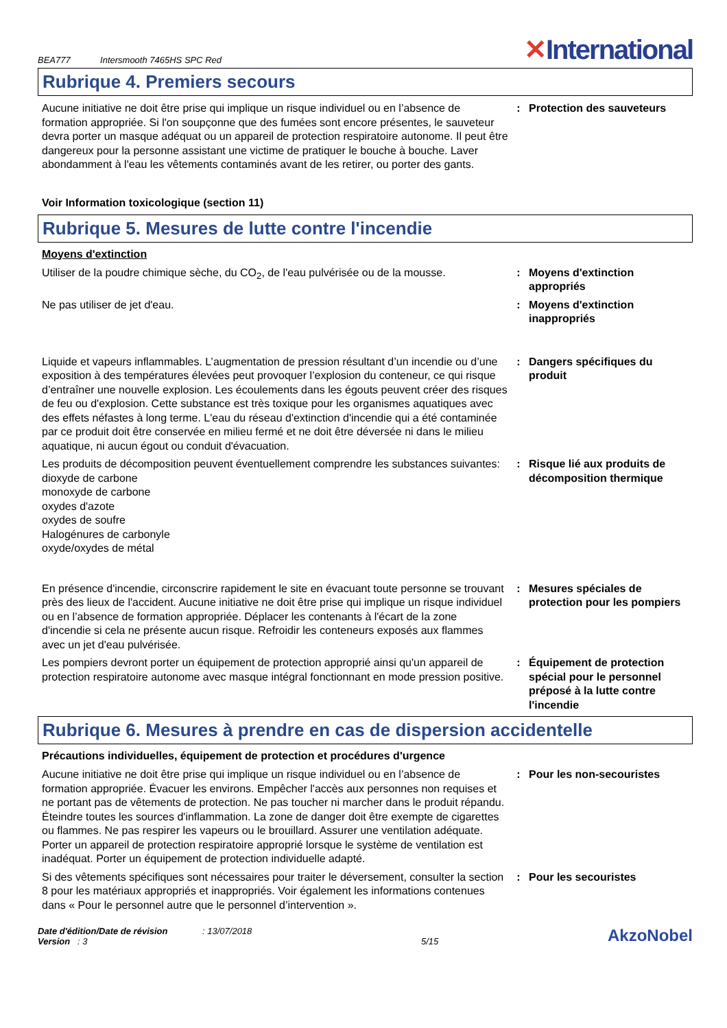BEA777 Intersmooth 7465HS SPC Red
✕International
Rubrique 4. Premiers secours
Aucune initiative ne doit être prise qui implique un risque individuel ou en l’absence de formation appropriée. Si l'on soupçonne que des fumées sont encore présentes, le sauveteur devra porter un masque adéquat ou un appareil de protection respiratoire autonome. Il peut être dangereux pour la personne assistant une victime de pratiquer le bouche à bouche. Laver abondamment à l'eau les vêtements contaminés avant de les retirer, ou porter des gants.
: Protection des sauveteurs
Voir Information toxicologique (section 11)
Rubrique 5. Mesures de lutte contre l'incendie
Moyens d'extinction
Utiliser de la poudre chimique sèche, du CO<sub>2</sub>, de l'eau pulvérisée ou de la mousse.
: Moyens d'extinction appropriés
Ne pas utiliser de jet d'eau. : Moyens d'extinction inappropriés
Liquide et vapeurs inflammables. L’augmentation de pression résultant d’un incendie ou d’une exposition à des températures élevées peut provoquer l’explosion du conteneur, ce qui risque d’entraîner une nouvelle explosion. Les écoulements dans les égouts peuvent créer des risques de feu ou d'explosion. Cette substance est très toxique pour les organismes aquatiques avec des effets néfastes à long terme. L'eau du réseau d'extinction d'incendie qui a été contaminée par ce produit doit être conservée en milieu fermé et ne doit être déversée ni dans le milieu aquatique, ni aucun égout ou conduit d'évacuation.
: Dangers spécifiques du produit
Les produits de décomposition peuvent éventuellement comprendre les substances suivantes:
dioxyde de carbone
monoxyde de carbone
oxydes d'azote
oxydes de soufre
Halogénures de carbonyle
oxyde/oxydes de métal
: Risque lié aux produits de décomposition thermique
En présence d'incendie, circonscrire rapidement le site en évacuant toute personne se trouvant près des lieux de l'accident. Aucune initiative ne doit être prise qui implique un risque individuel ou en l’absence de formation appropriée. Déplacer les contenants à l'écart de la zone d'incendie si cela ne présente aucun risque. Refroidir les conteneurs exposés aux flammes avec un jet d'eau pulvérisée.
: Mesures spéciales de protection pour les pompiers
Les pompiers devront porter un équipement de protection approprié ainsi qu'un appareil de protection respiratoire autonome avec masque intégral fonctionnant en mode pression positive.
: Équipement de protection spécial pour le personnel préposé à la lutte contre l'incendie
Rubrique 6. Mesures à prendre en cas de dispersion accidentelle
Précautions individuelles, équipement de protection et procédures d'urgence
Aucune initiative ne doit être prise qui implique un risque individuel ou en l’absence de formation appropriée. Évacuer les environs. Empêcher l'accès aux personnes non requises et ne portant pas de vêtements de protection. Ne pas toucher ni marcher dans le produit répandu. Éteindre toutes les sources d'inflammation. La zone de danger doit être exempte de cigarettes ou flammes. Ne pas respirer les vapeurs ou le brouillard. Assurer une ventilation adéquate. Porter un appareil de protection respiratoire approprié lorsque le système de ventilation est inadéquat. Porter un équipement de protection individuelle adapté.
: Pour les non-secouristes
Si des vêtements spécifiques sont nécessaires pour traiter le déversement, consulter la section 8 pour les matériaux appropriés et inappropriés. Voir également les informations contenues dans « Pour le personnel autre que le personnel d’intervention ».
: Pour les secouristes
Date d'édition/Date de révision : 13/07/2018
Version : 3
5/15
AkzoNobel